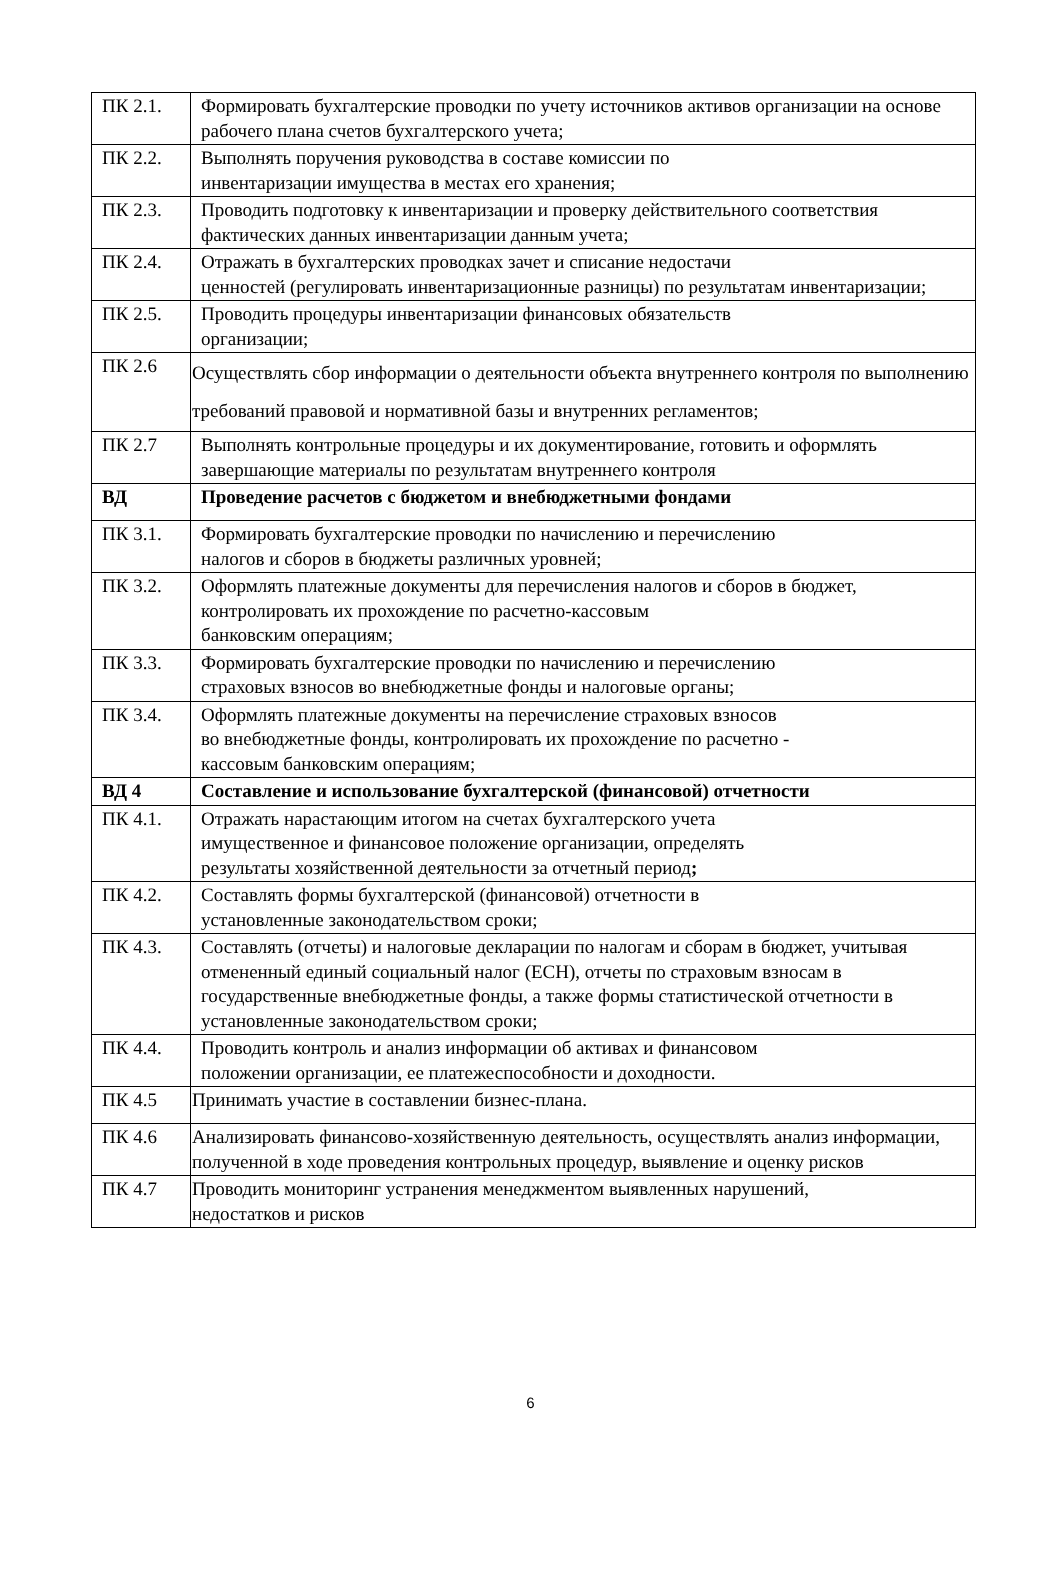| ПК 2.1. | Формировать бухгалтерские проводки по учету источников активов организации на основе рабочего плана счетов бухгалтерского учета; |
| ПК 2.2. | Выполнять поручения руководства в составе комиссии по инвентаризации имущества в местах его хранения; |
| ПК 2.3. | Проводить подготовку к инвентаризации и проверку действительного соответствия фактических данных инвентаризации данным учета; |
| ПК 2.4. | Отражать в бухгалтерских проводках зачет и списание недостачи ценностей (регулировать инвентаризационные разницы) по результатам инвентаризации; |
| ПК 2.5. | Проводить процедуры инвентаризации финансовых обязательств организации; |
| ПК 2.6 | Осуществлять сбор информации о деятельности объекта внутреннего контроля по выполнению требований правовой и нормативной базы и внутренних регламентов; |
| ПК 2.7 | Выполнять контрольные процедуры и их документирование, готовить и оформлять завершающие материалы по результатам внутреннего контроля |
| ВД | Проведение расчетов с бюджетом и внебюджетными фондами |
| ПК 3.1. | Формировать бухгалтерские проводки по начислению и перечислению налогов и сборов в бюджеты различных уровней; |
| ПК 3.2. | Оформлять платежные документы для перечисления налогов и сборов в бюджет, контролировать их прохождение по расчетно-кассовым банковским операциям; |
| ПК 3.3. | Формировать бухгалтерские проводки по начислению и перечислению страховых взносов во внебюджетные фонды и налоговые органы; |
| ПК 3.4. | Оформлять платежные документы на перечисление страховых взносов во внебюджетные фонды, контролировать их прохождение по расчетно - кассовым банковским операциям; |
| ВД 4 | Составление и использование бухгалтерской (финансовой) отчетности |
| ПК 4.1. | Отражать нарастающим итогом на счетах бухгалтерского учета имущественное и финансовое положение организации, определять результаты хозяйственной деятельности за отчетный период ; |
| ПК 4.2. | Составлять формы бухгалтерской (финансовой) отчетности в установленные законодательством сроки; |
| ПК 4.3. | Составлять (отчеты) и налоговые декларации по налогам и сборам в бюджет, учитывая отмененный единый социальный налог (ЕСН), отчеты по страховым взносам в государственные внебюджетные фонды, а также формы статистической отчетности в установленные законодательством сроки; |
| ПК 4.4. | Проводить контроль и анализ информации об активах и финансовом положении организации, ее платежеспособности и доходности. |
| ПК 4.5 | Принимать участие в составлении бизнес-плана. |
| ПК 4.6 | Анализировать финансово-хозяйственную деятельность, осуществлять анализ информации, полученной в ходе проведения контрольных процедур, выявление и оценку рисков |
| ПК 4.7 | Проводить мониторинг устранения менеджментом выявленных нарушений, недостатков и рисков |
6